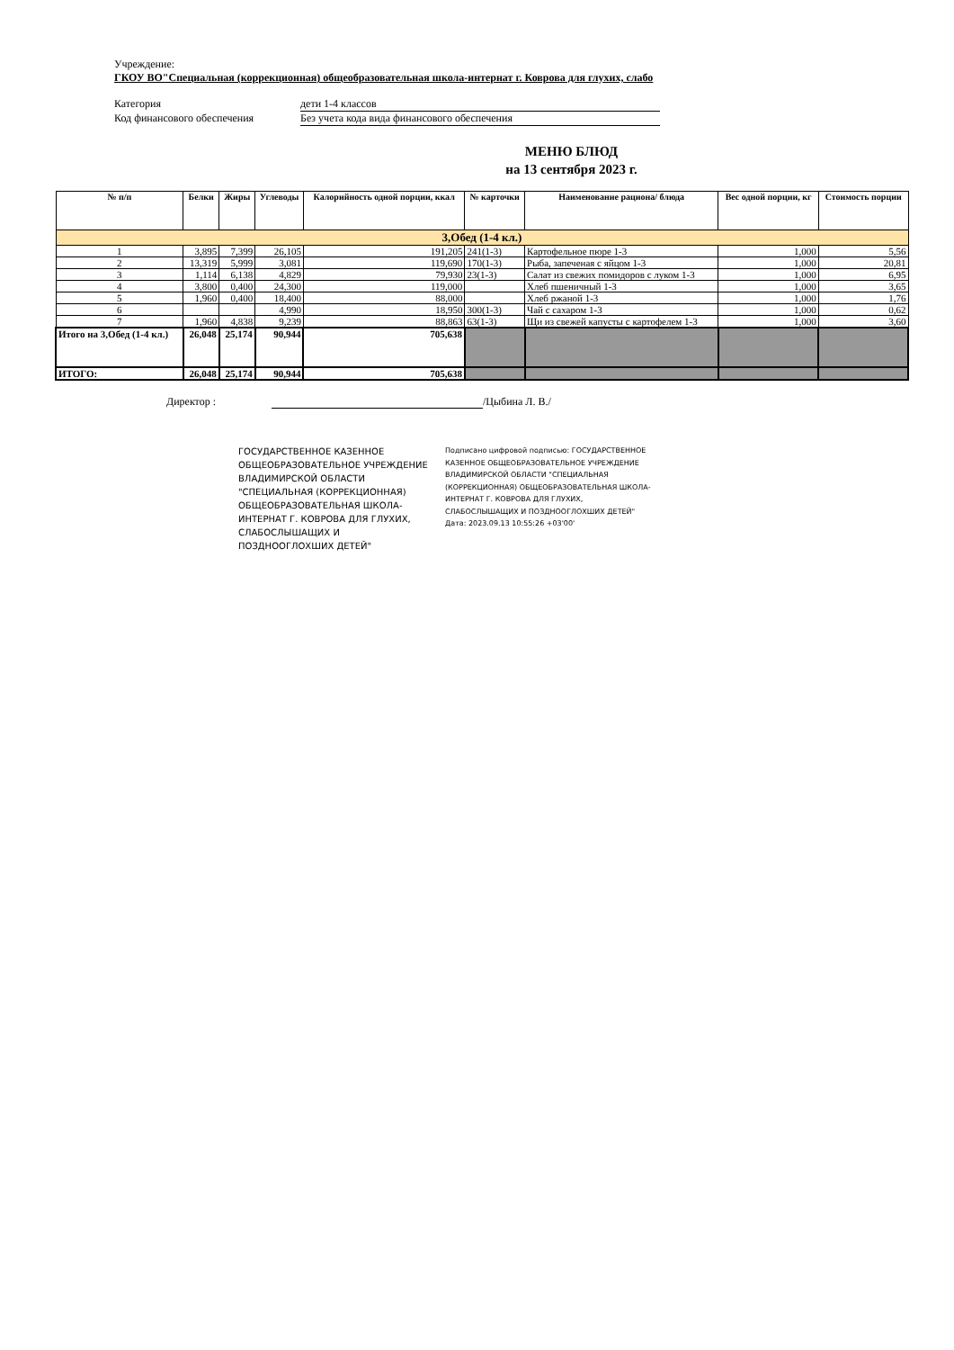Учреждение:
ГКОУ ВО"Специальная (коррекционная) общеобразовательная школа-интернат г. Коврова для глухих, слабо
Категория дети 1-4 классов
Код финансового обеспечения Без учета кода вида финансового обеспечения
МЕНЮ БЛЮД
на 13 сентября 2023 г.
| № п/п | Белки | Жиры | Углеводы | Калорийность одной порции, ккал | № карточки | Наименование рациона/ блюда | Вес одной порции, кг | Стоимость порции |
| --- | --- | --- | --- | --- | --- | --- | --- | --- |
| 3,Обед (1-4 кл.) | | | | | | | | |
| 1 | 3,895 | 7,399 | 26,105 | 191,205 | 241(1-3) | Картофельное пюре 1-3 | 1,000 | 5,56 |
| 2 | 13,319 | 5,999 | 3,081 | 119,690 | 170(1-3) | Рыба, запеченая с яйцом 1-3 | 1,000 | 20,81 |
| 3 | 1,114 | 6,138 | 4,829 | 79,930 | 23(1-3) | Салат из свежих помидоров с луком 1-3 | 1,000 | 6,95 |
| 4 | 3,800 | 0,400 | 24,300 | 119,000 | | Хлеб пшеничный 1-3 | 1,000 | 3,65 |
| 5 | 1,960 | 0,400 | 18,400 | 88,000 | | Хлеб ржаной 1-3 | 1,000 | 1,76 |
| 6 | | | 4,990 | 18,950 | 300(1-3) | Чай с сахаром 1-3 | 1,000 | 0,62 |
| 7 | 1,960 | 4,838 | 9,239 | 88,863 | 63(1-3) | Щи из свежей капусты с картофелем 1-3 | 1,000 | 3,60 |
| Итого на 3,Обед (1-4 кл.) | 26,048 | 25,174 | 90,944 | 705,638 | | | | |
| ИТОГО: | 26,048 | 25,174 | 90,944 | 705,638 | | | | |
Директор : /Цыбина Л. В./
ГОСУДАРСТВЕННОЕ КАЗЕННОЕ ОБЩЕОБРАЗОВАТЕЛЬНОЕ УЧРЕЖДЕНИЕ ВЛАДИМИРСКОЙ ОБЛАСТИ "СПЕЦИАЛЬНАЯ (КОРРЕКЦИОННАЯ) ОБЩЕОБРАЗОВАТЕЛЬНАЯ ШКОЛА-ИНТЕРНАТ Г. КОВРОВА ДЛЯ ГЛУХИХ, СЛАБОСЛЫШАЩИХ И ПОЗДНООГЛОХШИХ ДЕТЕЙ"
Подписано цифровой подписью: ГОСУДАРСТВЕННОЕ КАЗЕННОЕ ОБЩЕОБРАЗОВАТЕЛЬНОЕ УЧРЕЖДЕНИЕ ВЛАДИМИРСКОЙ ОБЛАСТИ "СПЕЦИАЛЬНАЯ (КОРРЕКЦИОННАЯ) ОБЩЕОБРАЗОВАТЕЛЬНАЯ ШКОЛА-ИНТЕРНАТ Г. КОВРОВА ДЛЯ ГЛУХИХ, СЛАБОСЛЫШАЩИХ И ПОЗДНООГЛОХШИХ ДЕТЕЙ"
Дата: 2023.09.13 10:55:26 +03'00'